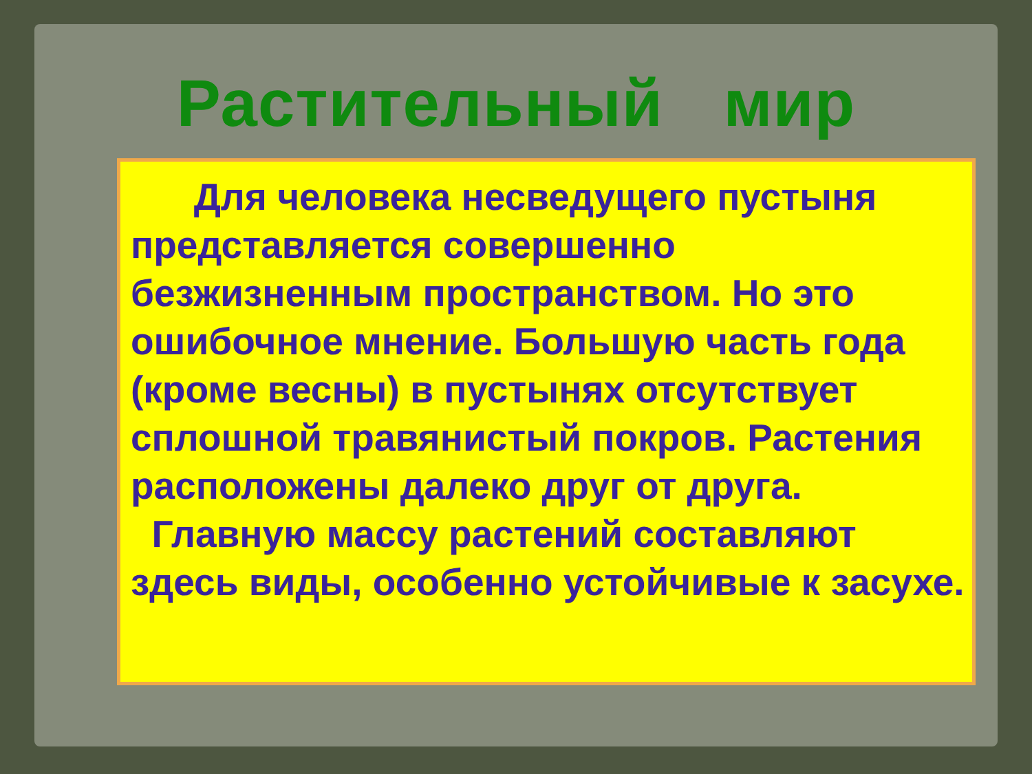Растительный мир
Для человека несведущего пустыня представляется совершенно безжизненным пространством. Но это ошибочное мнение. Большую часть года (кроме весны) в пустынях отсутствует сплошной травянистый покров. Растения расположены далеко друг от друга.
Главную массу растений составляют здесь виды, особенно устойчивые к засухе.